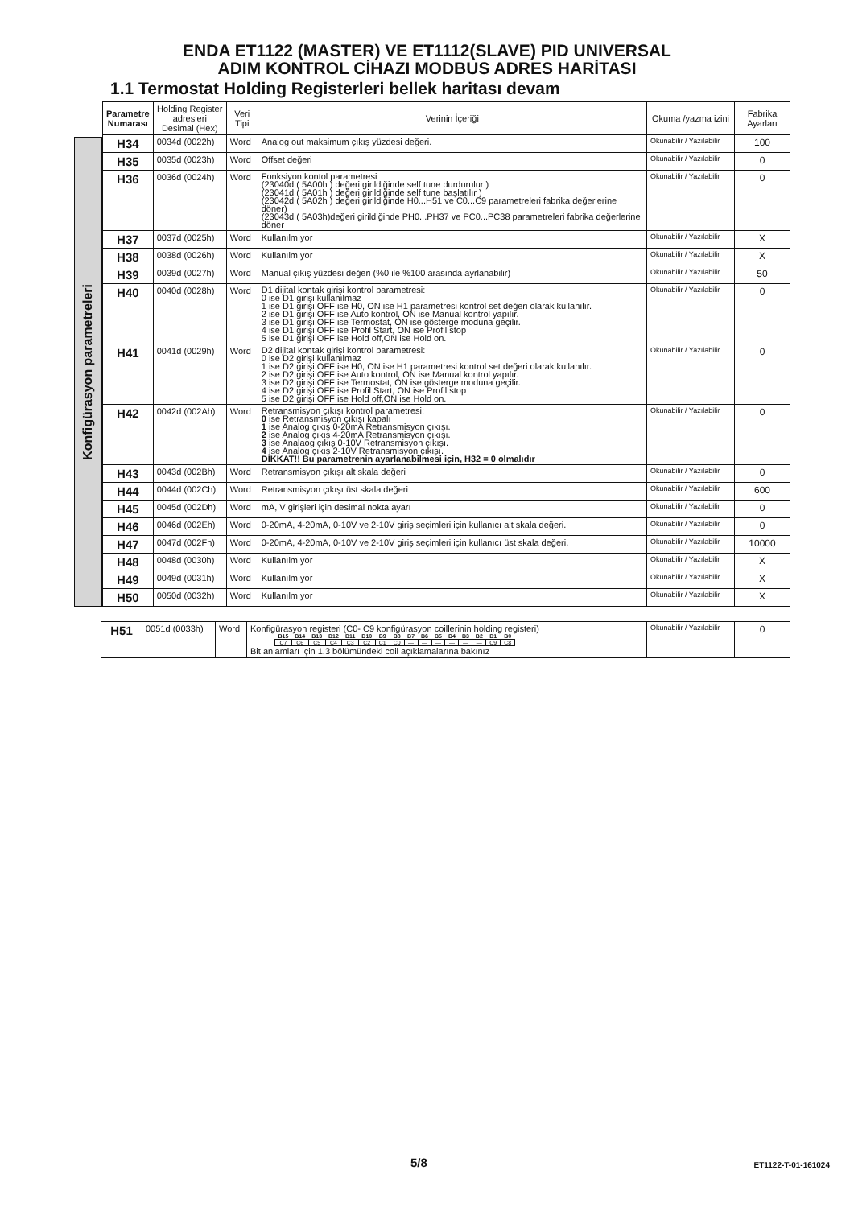ENDA ET1122 (MASTER) VE ET1112(SLAVE) PID UNIVERSAL
ADIM KONTROL CİHAZI MODBUS ADRES HARİTASI
1.1 Termostat Holding Registerleri bellek haritası devam
Konfigürasyon parametreleri
| Parametre Numarası | Holding Register adresleri Desimal (Hex) | Veri Tipi | Verinin İçeriği | Okuma /yazma izini | Fabrika Ayarları |
| --- | --- | --- | --- | --- | --- |
| H34 | 0034d (0022h) | Word | Analog out maksimum çıkış yüzdesi değeri. | Okunabilir / Yazılabilir | 100 |
| H35 | 0035d (0023h) | Word | Offset değeri | Okunabilir / Yazılabilir | 0 |
| H36 | 0036d (0024h) | Word | Fonksiyon kontol parametresi (23040d ( 5A00h ) değeri girildiğinde self tune durdurulur ) (23041d ( 5A01h ) değeri girildiğinde self tune başlatılır ) (23042d ( 5A02h ) değeri girildiğinde H0...H51 ve C0...C9 parametreleri fabrika değerlerine döner) (23043d ( 5A03h)değeri girildiğinde PH0...PH37 ve PC0...PC38 parametreleri fabrika değerlerine döner | Okunabilir / Yazılabilir | 0 |
| H37 | 0037d (0025h) | Word | Kullanılmıyor | Okunabilir / Yazılabilir | X |
| H38 | 0038d (0026h) | Word | Kullanılmıyor | Okunabilir / Yazılabilir | X |
| H39 | 0039d (0027h) | Word | Manual çıkış yüzdesi değeri (%0 ile %100 arasında ayrlanabilir) | Okunabilir / Yazılabilir | 50 |
| H40 | 0040d (0028h) | Word | D1 dijital kontak girişi kontrol parametresi: 0 ise D1 girişi kullanılmaz 1 ise D1 girişi OFF ise H0, ON ise H1 parametresi kontrol set değeri olarak kullanılır. 2 ise D1 girişi OFF ise Auto kontrol, ON ise Manual kontrol yapılır. 3 ise D1 girişi OFF ise Termostat, ON ise gösterge moduna geçilir. 4 ise D1 girişi OFF ise Profil Start, ON ise Profil stop 5 ise D1 girişi OFF ise Hold off,ON ise Hold on. | Okunabilir / Yazılabilir | 0 |
| H41 | 0041d (0029h) | Word | D2 dijital kontak girişi kontrol parametresi: 0 ise D2 girişi kullanılmaz 1 ise D2 girişi OFF ise H0, ON ise H1 parametresi kontrol set değeri olarak kullanılır. 2 ise D2 girişi OFF ise Auto kontrol, ON ise Manual kontrol yapılır. 3 ise D2 girişi OFF ise Termostat, ON ise gösterge moduna geçilir. 4 ise D2 girişi OFF ise Profil Start, ON ise Profil stop 5 ise D2 girişi OFF ise Hold off,ON ise Hold on. | Okunabilir / Yazılabilir | 0 |
| H42 | 0042d (002Ah) | Word | Retransmisyon çıkışı kontrol parametresi: 0 ise Retransmisyon çıkışı kapalı 1 ise Analog çıkış 0-20mA Retransmisyon çıkışı. 2 ise Analog çıkış 4-20mA Retransmisyon çıkışı. 3 ise Analaog çıkış 0-10V Retransmisyon çıkışı. 4 ise Analog çıkış 2-10V Retransmisyon çıkışı. DİKKAT!! Bu parametrenin ayarlanabilmesi için, H32 = 0 olmalıdır | Okunabilir / Yazılabilir | 0 |
| H43 | 0043d (002Bh) | Word | Retransmisyon çıkışı alt skala değeri | Okunabilir / Yazılabilir | 0 |
| H44 | 0044d (002Ch) | Word | Retransmisyon çıkışı üst skala değeri | Okunabilir / Yazılabilir | 600 |
| H45 | 0045d (002Dh) | Word | mA, V girişleri için desimal nokta ayarı | Okunabilir / Yazılabilir | 0 |
| H46 | 0046d (002Eh) | Word | 0-20mA, 4-20mA, 0-10V ve 2-10V giriş seçimleri için kullanıcı alt skala değeri. | Okunabilir / Yazılabilir | 0 |
| H47 | 0047d (002Fh) | Word | 0-20mA, 4-20mA, 0-10V ve 2-10V giriş seçimleri için kullanıcı üst skala değeri. | Okunabilir / Yazılabilir | 10000 |
| H48 | 0048d (0030h) | Word | Kullanılmıyor | Okunabilir / Yazılabilir | X |
| H49 | 0049d (0031h) | Word | Kullanılmıyor | Okunabilir / Yazılabilir | X |
| H50 | 0050d (0032h) | Word | Kullanılmıyor | Okunabilir / Yazılabilir | X |
| H51 | 0051d (0033h) | Word | Konfigürasyon registeri (C0- C9 konfigürasyon coillerinin holding registeri) / B15 / B14 / B13 / B12 / B11 / B10 / B9 / B8 / B7 / B6 / B5 / B4 / B3 / B2 / B1 / B0 / / C7 / C6 / C5 / C4 / C3 / C2 / C1 / C0 / — / — / — / — / — / — / C9 / C8 / Bit anlamları için 1.3 bölümündeki coil açıklamalarına bakınız | Okunabilir / Yazılabilir | 0 |
5/8 ET1122-T-01-161024